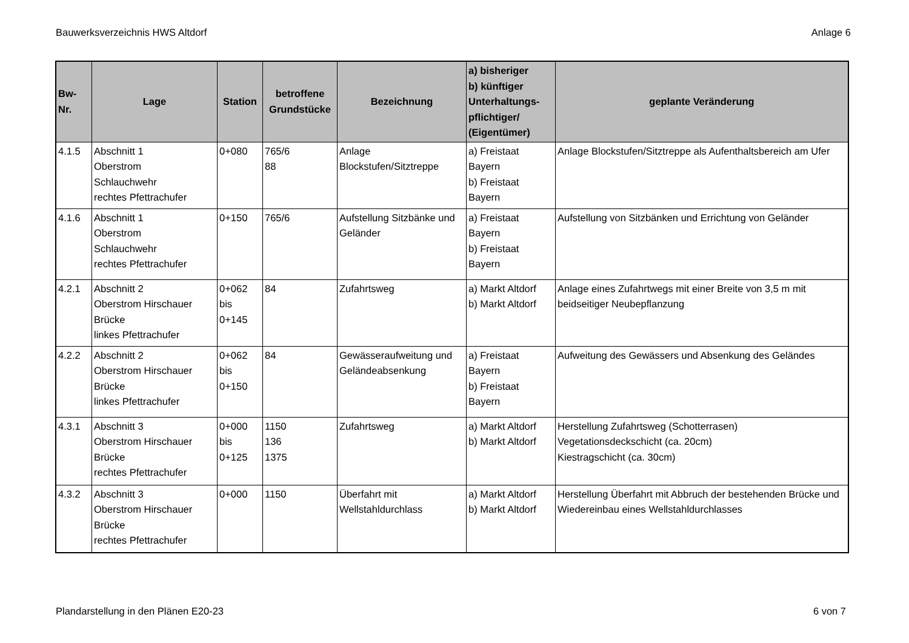Bauwerksverzeichnis HWS Altdorf Anlage 6
| Bw-Nr. | Lage | Station | betroffene Grundstücke | Bezeichnung | a) bisheriger b) künftiger Unterhaltungs- pflichtiger/ (Eigentümer) | geplante Veränderung |
| --- | --- | --- | --- | --- | --- | --- |
| 4.1.5 | Abschnitt 1 Oberstrom Schlauchwehr rechtes Pfettrachufer | 0+080 | 765/6 88 | Anlage Blockstufen/Sitztreppe | a) Freistaat Bayern b) Freistaat Bayern | Anlage Blockstufen/Sitztreppe als Aufenthaltsbereich am Ufer |
| 4.1.6 | Abschnitt 1 Oberstrom Schlauchwehr rechtes Pfettrachufer | 0+150 | 765/6 | Aufstellung Sitzbänke und Geländer | a) Freistaat Bayern b) Freistaat Bayern | Aufstellung von Sitzbänken und Errichtung von Geländer |
| 4.2.1 | Abschnitt 2 Oberstrom Hirschauer Brücke linkes Pfettrachufer | 0+062 bis 0+145 | 84 | Zufahrtsweg | a) Markt Altdorf b) Markt Altdorf | Anlage eines Zufahrtwegs mit einer Breite von 3,5 m mit beidseitiger Neubepflanzung |
| 4.2.2 | Abschnitt 2 Oberstrom Hirschauer Brücke linkes Pfettrachufer | 0+062 bis 0+150 | 84 | Gewässeraufweitung und Geländeabsenkung | a) Freistaat Bayern b) Freistaat Bayern | Aufweitung des Gewässers und Absenkung des Geländes |
| 4.3.1 | Abschnitt 3 Oberstrom Hirschauer Brücke rechtes Pfettrachufer | 0+000 bis 0+125 | 1150 136 1375 | Zufahrtsweg | a) Markt Altdorf b) Markt Altdorf | Herstellung Zufahrtsweg (Schotterrasen) Vegetationsdeckschicht (ca. 20cm) Kiestragschicht (ca. 30cm) |
| 4.3.2 | Abschnitt 3 Oberstrom Hirschauer Brücke rechtes Pfettrachufer | 0+000 | 1150 | Überfahrt mit Wellstahldurchlass | a) Markt Altdorf b) Markt Altdorf | Herstellung Überfahrt mit Abbruch der bestehenden Brücke und Wiedereinbau eines Wellstahldurchlasses |
Plandarstellung in den Plänen E20-23 6 von 7